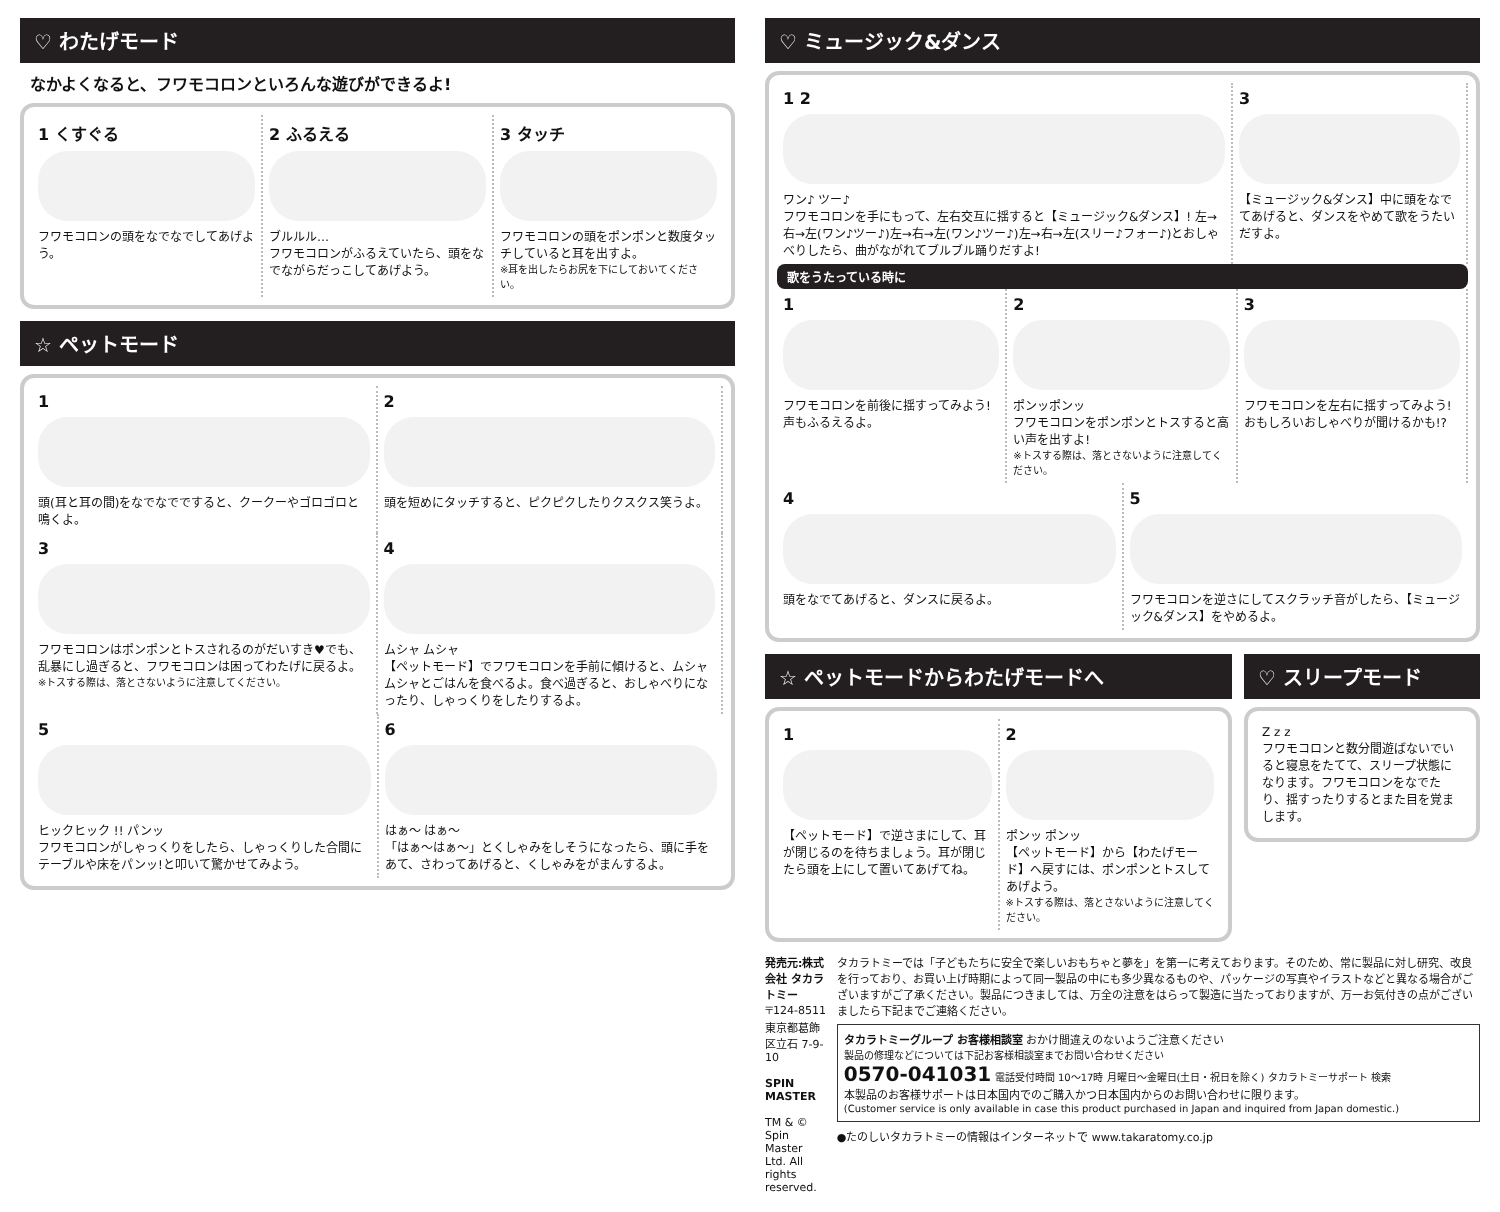♡ わたげモード
なかよくなると、フワモコロンといろんな遊びができるよ!
1 くすぐる
フワモコロンの頭をなでなでしてあげよう。
2 ふるえる
ブルルル…
フワモコロンがふるえていたら、頭をなでながらだっこしてあげよう。
3 タッチ
フワモコロンの頭をポンポンと数度タッチしていると耳を出すよ。
※耳を出したらお尻を下にしておいてください。
☆ ペットモード
1
頭(耳と耳の間)をなでなでですると、クークーやゴロゴロと鳴くよ。
2
頭を短めにタッチすると、ピクピクしたりクスクス笑うよ。
3
フワモコロンはポンポンとトスされるのがだいすき♥でも、乱暴にし過ぎると、フワモコロンは困ってわたげに戻るよ。
※トスする際は、落とさないように注意してください。
4
ムシャ ムシャ
【ペットモード】でフワモコロンを手前に傾けると、ムシャムシャとごはんを食べるよ。食べ過ぎると、おしゃべりになったり、しゃっくりをしたりするよ。
5
ヒックヒック !! パンッ
フワモコロンがしゃっくりをしたら、しゃっくりした合間にテーブルや床をパンッ!と叩いて驚かせてみよう。
6
はぁ〜 はぁ〜
「はぁ〜はぁ〜」とくしゃみをしそうになったら、頭に手をあて、さわってあげると、くしゃみをがまんするよ。
♡ ミュージック&ダンス
1 2
ワン♪ ツー♪
フワモコロンを手にもって、左右交互に揺すると【ミュージック&ダンス】! 左→右→左(ワン♪ツー♪)左→右→左(ワン♪ツー♪)左→右→左(スリー♪フォー♪)とおしゃべりしたら、曲がながれてブルブル踊りだすよ!
3
【ミュージック&ダンス】中に頭をなでてあげると、ダンスをやめて歌をうたいだすよ。
歌をうたっている時に
1
フワモコロンを前後に揺すってみよう! 声もふるえるよ。
2
ポンッポンッ
フワモコロンをポンポンとトスすると高い声を出すよ!
※トスする際は、落とさないように注意してください。
3
フワモコロンを左右に揺すってみよう! おもしろいおしゃべりが聞けるかも!?
4
頭をなでてあげると、ダンスに戻るよ。
5
フワモコロンを逆さにしてスクラッチ音がしたら、【ミュージック&ダンス】をやめるよ。
☆ ペットモードからわたげモードへ
1
【ペットモード】で逆さまにして、耳が閉じるのを待ちましょう。耳が閉じたら頭を上にして置いてあげてね。
2
ポンッ ポンッ
【ペットモード】から【わたげモード】へ戻すには、ポンポンとトスしてあげよう。
※トスする際は、落とさないように注意してください。
♡ スリープモード
Z z z
フワモコロンと数分間遊ばないでいると寝息をたてて、スリープ状態になります。フワモコロンをなでたり、揺すったりするとまた目を覚まします。
発売元:株式会社 タカラトミー
〒124-8511 東京都葛飾区立石 7-9-10
SPIN MASTER
TM & © Spin Master Ltd. All rights reserved.
タカラトミーでは「子どもたちに安全で楽しいおもちゃと夢を」を第一に考えております。そのため、常に製品に対し研究、改良を行っており、お買い上げ時期によって同一製品の中にも多少異なるものや、パッケージの写真やイラストなどと異なる場合がございますがご了承ください。製品につきましては、万全の注意をはらって製造に当たっておりますが、万一お気付きの点がございましたら下記までご連絡ください。
タカラトミーグループ お客様相談室 おかけ間違えのないようご注意ください
製品の修理などについては下記お客様相談室までお問い合わせください
0570-041031 電話受付時間 10〜17時 月曜日〜金曜日(土日・祝日を除く) タカラトミーサポート 検索
本製品のお客様サポートは日本国内でのご購入かつ日本国内からのお問い合わせに限ります。
(Customer service is only available in case this product purchased in Japan and inquired from Japan domestic.)
●たのしいタカラトミーの情報はインターネットで www.takaratomy.co.jp